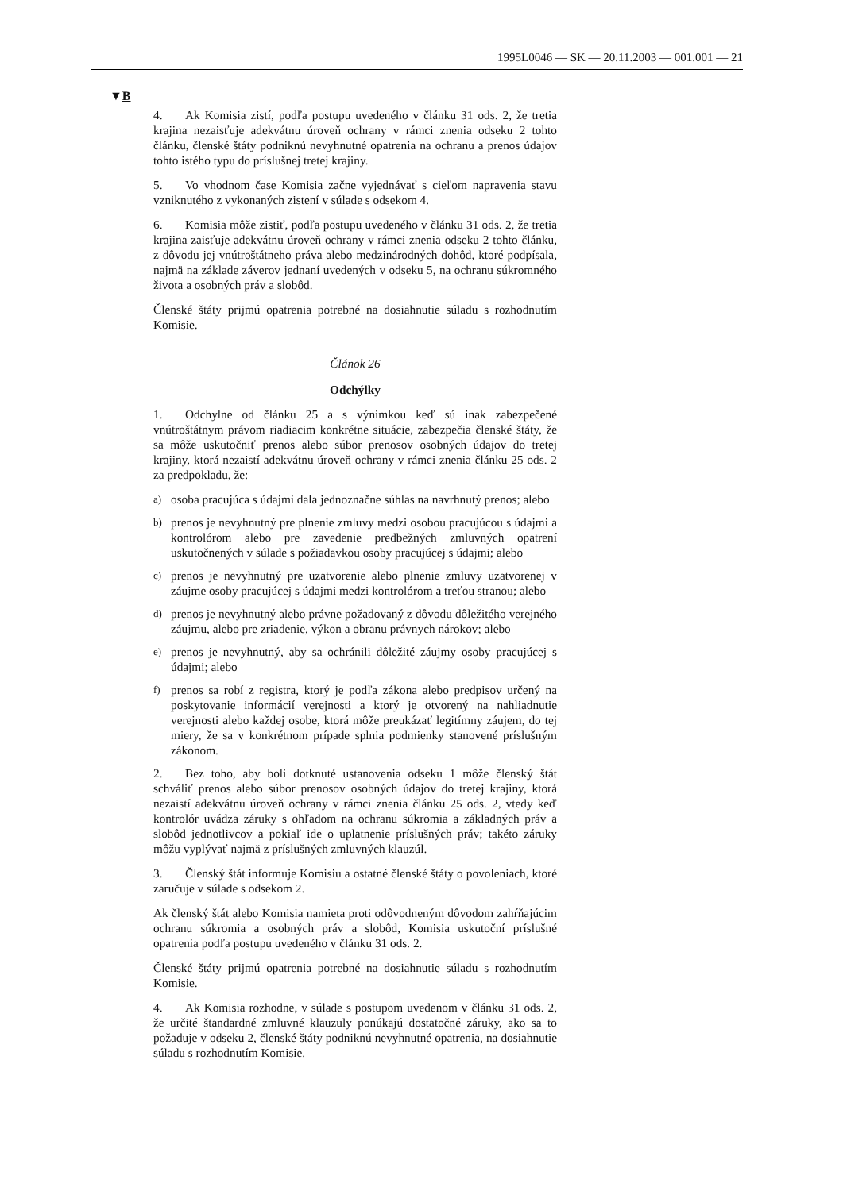1995L0046 — SK — 20.11.2003 — 001.001 — 21
▼B
4. Ak Komisia zistí, podľa postupu uvedeného v článku 31 ods. 2, že tretia krajina nezaisťuje adekvátnu úroveň ochrany v rámci znenia odseku 2 tohto článku, členské štáty podniknú nevyhnutné opatrenia na ochranu a prenos údajov tohto istého typu do príslušnej tretej krajiny.
5. Vo vhodnom čase Komisia začne vyjednávať s cieľom napravenia stavu vzniknutého z vykonaných zistení v súlade s odsekom 4.
6. Komisia môže zistiť, podľa postupu uvedeného v článku 31 ods. 2, že tretia krajina zaisťuje adekvátnu úroveň ochrany v rámci znenia odseku 2 tohto článku, z dôvodu jej vnútroštátneho práva alebo medzinárodných dohôd, ktoré podpísala, najmä na základe záverov jednaní uvedených v odseku 5, na ochranu súkromného života a osobných práv a slobôd.
Členské štáty prijmú opatrenia potrebné na dosiahnutie súladu s rozhodnutím Komisie.
Článok 26
Odchýlky
1. Odchylne od článku 25 a s výnimkou keď sú inak zabezpečené vnútroštátnym právom riadiacim konkrétne situácie, zabezpečia členské štáty, že sa môže uskutočniť prenos alebo súbor prenosov osobných údajov do tretej krajiny, ktorá nezaistí adekvátnu úroveň ochrany v rámci znenia článku 25 ods. 2 za predpokladu, že:
a)
osoba pracujúca s údajmi dala jednoznačne súhlas na navrhnutý prenos; alebo
b)
prenos je nevyhnutný pre plnenie zmluvy medzi osobou pracujúcou s údajmi a kontrolórom alebo pre zavedenie predbežných zmluvných opatrení uskutočnených v súlade s požiadavkou osoby pracujúcej s údajmi; alebo
c)
prenos je nevyhnutný pre uzatvorenie alebo plnenie zmluvy uzatvorenej v záujme osoby pracujúcej s údajmi medzi kontrolórom a treťou stranou; alebo
d)
prenos je nevyhnutný alebo právne požadovaný z dôvodu dôležitého verejného záujmu, alebo pre zriadenie, výkon a obranu právnych nárokov; alebo
e)
prenos je nevyhnutný, aby sa ochránili dôležité záujmy osoby pracujúcej s údajmi; alebo
f)
prenos sa robí z registra, ktorý je podľa zákona alebo predpisov určený na poskytovanie informácií verejnosti a ktorý je otvorený na nahliadnutie verejnosti alebo každej osobe, ktorá môže preukázať legitímny záujem, do tej miery, že sa v konkrétnom prípade splnia podmienky stanovené príslušným zákonom.
2. Bez toho, aby boli dotknuté ustanovenia odseku 1 môže členský štát schváliť prenos alebo súbor prenosov osobných údajov do tretej krajiny, ktorá nezaistí adekvátnu úroveň ochrany v rámci znenia článku 25 ods. 2, vtedy keď kontrolór uvádza záruky s ohľadom na ochranu súkromia a základných práv a slobôd jednotlivcov a pokiaľ ide o uplatnenie príslušných práv; takéto záruky môžu vyplývať najmä z príslušných zmluvných klauzúl.
3. Členský štát informuje Komisiu a ostatné členské štáty o povoleniach, ktoré zaručuje v súlade s odsekom 2.
Ak členský štát alebo Komisia namieta proti odôvodneným dôvodom zahŕňajúcim ochranu súkromia a osobných práv a slobôd, Komisia uskutoční príslušné opatrenia podľa postupu uvedeného v článku 31 ods. 2.
Členské štáty prijmú opatrenia potrebné na dosiahnutie súladu s rozhodnutím Komisie.
4. Ak Komisia rozhodne, v súlade s postupom uvedenom v článku 31 ods. 2, že určité štandardné zmluvné klauzuly ponúkajú dostatočné záruky, ako sa to požaduje v odseku 2, členské štáty podniknú nevyhnutné opatrenia, na dosiahnutie súladu s rozhodnutím Komisie.